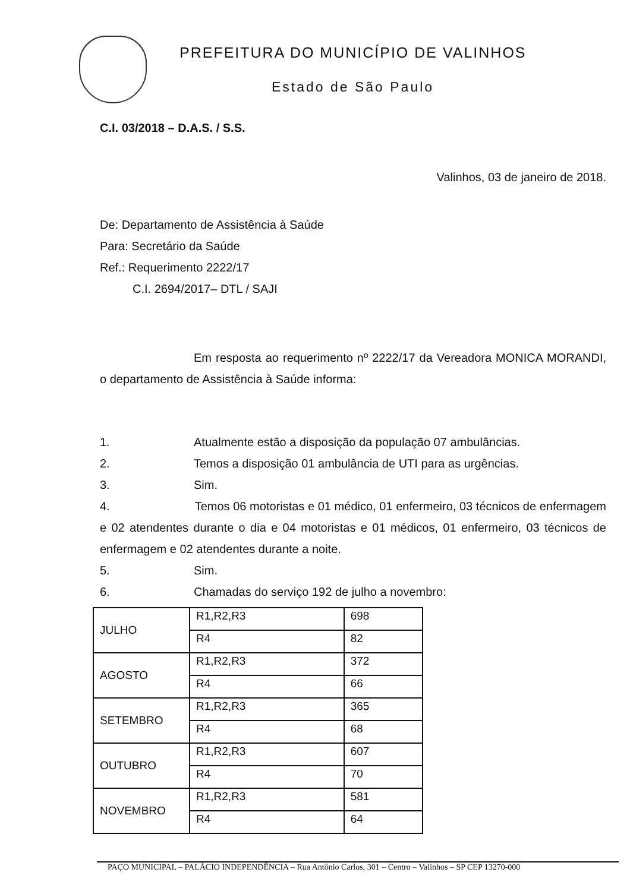PREFEITURA DO MUNICÍPIO DE VALINHOS
Estado de São Paulo
C.I. 03/2018 – D.A.S. / S.S.
Valinhos, 03 de janeiro de 2018.
De: Departamento de Assistência à Saúde
Para: Secretário da Saúde
Ref.: Requerimento 2222/17
C.I. 2694/2017– DTL / SAJI
Em resposta ao requerimento nº 2222/17 da Vereadora MONICA MORANDI, o departamento de Assistência à Saúde informa:
1. Atualmente estão a disposição da população 07 ambulâncias.
2. Temos a disposição 01 ambulância de UTI para as urgências.
3. Sim.
4. Temos 06 motoristas e 01 médico, 01 enfermeiro, 03 técnicos de enfermagem e 02 atendentes durante o dia e 04 motoristas e 01 médicos, 01 enfermeiro, 03 técnicos de enfermagem e 02 atendentes durante a noite.
5. Sim.
6. Chamadas do serviço 192 de julho a novembro:
| JULHO | R1,R2,R3 | 698 |
| | R4 | 82 |
| AGOSTO | R1,R2,R3 | 372 |
| | R4 | 66 |
| SETEMBRO | R1,R2,R3 | 365 |
| | R4 | 68 |
| OUTUBRO | R1,R2,R3 | 607 |
| | R4 | 70 |
| NOVEMBRO | R1,R2,R3 | 581 |
| | R4 | 64 |
PAÇO MUNICIPAL – PALÁCIO INDEPENDÊNCIA – Rua Antônio Carlos, 301 – Centro – Valinhos – SP CEP 13270-000